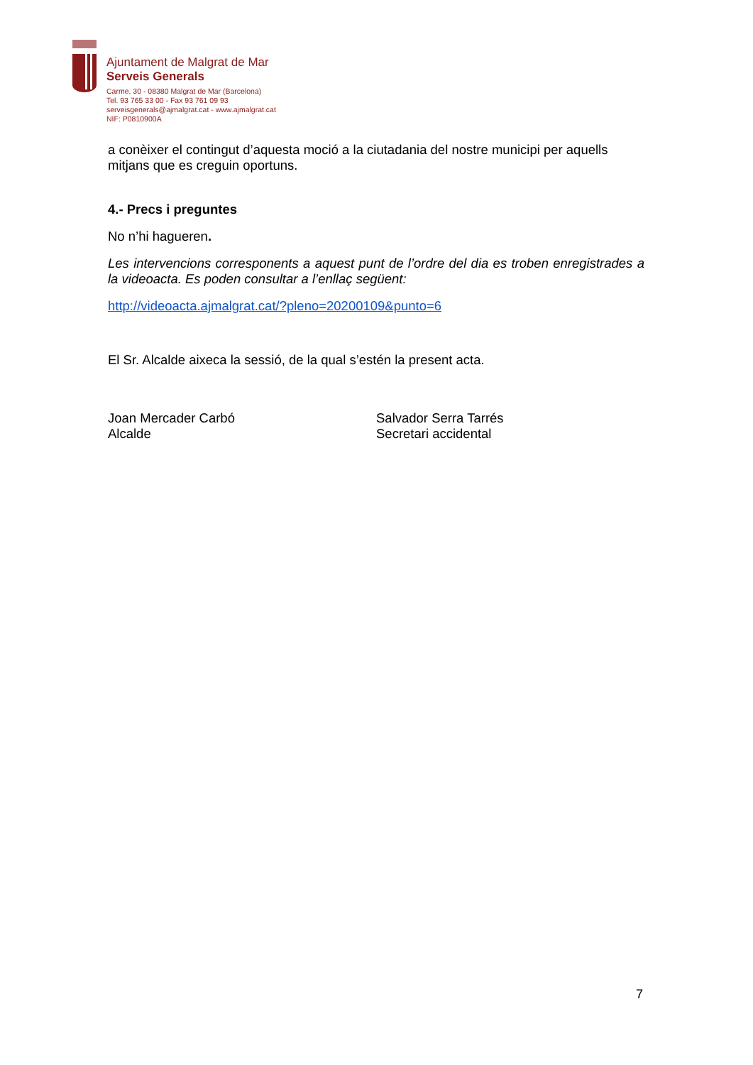Ajuntament de Malgrat de Mar
Serveis Generals
Carme, 30 - 08380 Malgrat de Mar (Barcelona)
Tel. 93 765 33 00 - Fax 93 761 09 93
serveisgenerals@ajmalgrat.cat - www.ajmalgrat.cat
NIF: P0810900A
a conèixer el contingut d’aquesta moció a la ciutadania del nostre municipi per aquells mitjans que es creguin oportuns.
4.- Precs i preguntes
No n’hi hagueren.
Les intervencions corresponents a aquest punt de l’ordre del dia es troben enregistrades a la videoacta. Es poden consultar a l’enllaç següent:
http://videoacta.ajmalgrat.cat/?pleno=20200109&punto=6
El Sr. Alcalde aixeca la sessió, de la qual s’estén la present acta.
Joan Mercader Carbó
Alcalde
Salvador Serra Tarrés
Secretari accidental
7